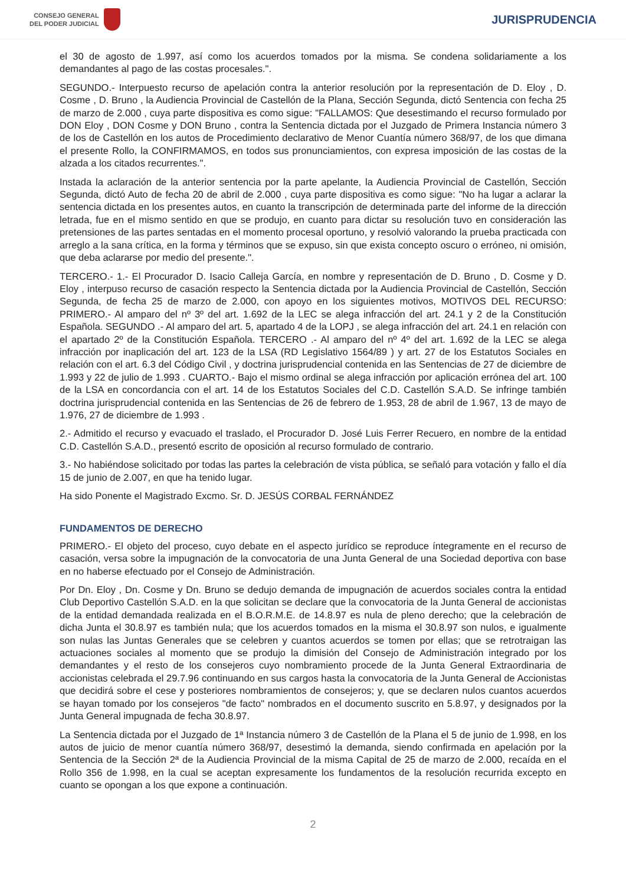CONSEJO GENERAL
DEL PODER JUDICIAL
JURISPRUDENCIA
el 30 de agosto de 1.997, así como los acuerdos tomados por la misma. Se condena solidariamente a los demandantes al pago de las costas procesales.".
SEGUNDO.- Interpuesto recurso de apelación contra la anterior resolución por la representación de D. Eloy , D. Cosme , D. Bruno , la Audiencia Provincial de Castellón de la Plana, Sección Segunda, dictó Sentencia con fecha 25 de marzo de 2.000 , cuya parte dispositiva es como sigue: "FALLAMOS: Que desestimando el recurso formulado por DON Eloy , DON Cosme y DON Bruno , contra la Sentencia dictada por el Juzgado de Primera Instancia número 3 de los de Castellón en los autos de Procedimiento declarativo de Menor Cuantía número 368/97, de los que dimana el presente Rollo, la CONFIRMAMOS, en todos sus pronunciamientos, con expresa imposición de las costas de la alzada a los citados recurrentes.".
Instada la aclaración de la anterior sentencia por la parte apelante, la Audiencia Provincial de Castellón, Sección Segunda, dictó Auto de fecha 20 de abril de 2.000 , cuya parte dispositiva es como sigue: "No ha lugar a aclarar la sentencia dictada en los presentes autos, en cuanto la transcripción de determinada parte del informe de la dirección letrada, fue en el mismo sentido en que se produjo, en cuanto para dictar su resolución tuvo en consideración las pretensiones de las partes sentadas en el momento procesal oportuno, y resolvió valorando la prueba practicada con arreglo a la sana crítica, en la forma y términos que se expuso, sin que exista concepto oscuro o erróneo, ni omisión, que deba aclararse por medio del presente.".
TERCERO.- 1.- El Procurador D. Isacio Calleja García, en nombre y representación de D. Bruno , D. Cosme y D. Eloy , interpuso recurso de casación respecto la Sentencia dictada por la Audiencia Provincial de Castellón, Sección Segunda, de fecha 25 de marzo de 2.000, con apoyo en los siguientes motivos, MOTIVOS DEL RECURSO: PRIMERO.- Al amparo del nº 3º del art. 1.692 de la LEC se alega infracción del art. 24.1 y 2 de la Constitución Española. SEGUNDO .- Al amparo del art. 5, apartado 4 de la LOPJ , se alega infracción del art. 24.1 en relación con el apartado 2º de la Constitución Española. TERCERO .- Al amparo del nº 4º del art. 1.692 de la LEC se alega infracción por inaplicación del art. 123 de la LSA (RD Legislativo 1564/89 ) y art. 27 de los Estatutos Sociales en relación con el art. 6.3 del Código Civil , y doctrina jurisprudencial contenida en las Sentencias de 27 de diciembre de 1.993 y 22 de julio de 1.993 . CUARTO.- Bajo el mismo ordinal se alega infracción por aplicación errónea del art. 100 de la LSA en concordancia con el art. 14 de los Estatutos Sociales del C.D. Castellón S.A.D. Se infringe también doctrina jurisprudencial contenida en las Sentencias de 26 de febrero de 1.953, 28 de abril de 1.967, 13 de mayo de 1.976, 27 de diciembre de 1.993 .
2.- Admitido el recurso y evacuado el traslado, el Procurador D. José Luis Ferrer Recuero, en nombre de la entidad C.D. Castellón S.A.D., presentó escrito de oposición al recurso formulado de contrario.
3.- No habiéndose solicitado por todas las partes la celebración de vista pública, se señaló para votación y fallo el día 15 de junio de 2.007, en que ha tenido lugar.
Ha sido Ponente el Magistrado Excmo. Sr. D. JESÚS CORBAL FERNÁNDEZ
FUNDAMENTOS DE DERECHO
PRIMERO.- El objeto del proceso, cuyo debate en el aspecto jurídico se reproduce íntegramente en el recurso de casación, versa sobre la impugnación de la convocatoria de una Junta General de una Sociedad deportiva con base en no haberse efectuado por el Consejo de Administración.
Por Dn. Eloy , Dn. Cosme y Dn. Bruno se dedujo demanda de impugnación de acuerdos sociales contra la entidad Club Deportivo Castellón S.A.D. en la que solicitan se declare que la convocatoria de la Junta General de accionistas de la entidad demandada realizada en el B.O.R.M.E. de 14.8.97 es nula de pleno derecho; que la celebración de dicha Junta el 30.8.97 es también nula; que los acuerdos tomados en la misma el 30.8.97 son nulos, e igualmente son nulas las Juntas Generales que se celebren y cuantos acuerdos se tomen por ellas; que se retrotraigan las actuaciones sociales al momento que se produjo la dimisión del Consejo de Administración integrado por los demandantes y el resto de los consejeros cuyo nombramiento procede de la Junta General Extraordinaria de accionistas celebrada el 29.7.96 continuando en sus cargos hasta la convocatoria de la Junta General de Accionistas que decidirá sobre el cese y posteriores nombramientos de consejeros; y, que se declaren nulos cuantos acuerdos se hayan tomado por los consejeros "de facto" nombrados en el documento suscrito en 5.8.97, y designados por la Junta General impugnada de fecha 30.8.97.
La Sentencia dictada por el Juzgado de 1ª Instancia número 3 de Castellón de la Plana el 5 de junio de 1.998, en los autos de juicio de menor cuantía número 368/97, desestimó la demanda, siendo confirmada en apelación por la Sentencia de la Sección 2ª de la Audiencia Provincial de la misma Capital de 25 de marzo de 2.000, recaída en el Rollo 356 de 1.998, en la cual se aceptan expresamente los fundamentos de la resolución recurrida excepto en cuanto se opongan a los que expone a continuación.
2